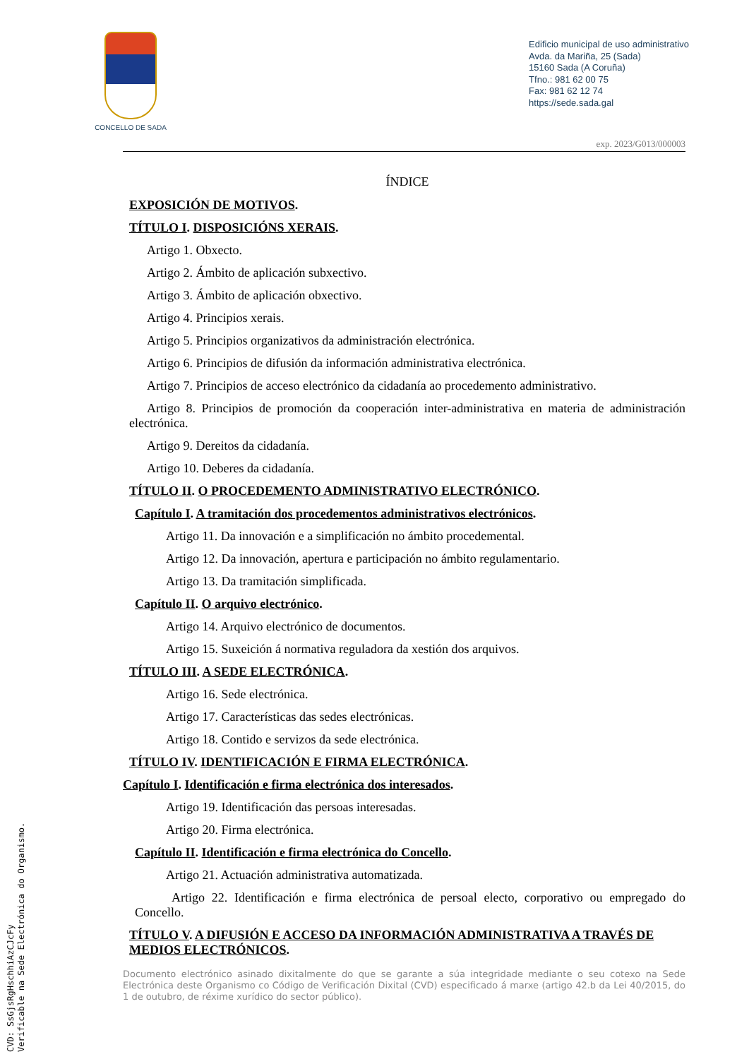CONCELLO DE SADA
Edificio municipal de uso administrativo
Avda. da Mariña, 25 (Sada)
15160 Sada (A Coruña)
Tfno.: 981 62 00 75
Fax: 981 62 12 74
https://sede.sada.gal
exp. 2023/G013/000003
ÍNDICE
EXPOSICIÓN DE MOTIVOS.
TÍTULO I. DISPOSICIÓNS XERAIS.
Artigo 1. Obxecto.
Artigo 2. Ámbito de aplicación subxectivo.
Artigo 3. Ámbito de aplicación obxectivo.
Artigo 4. Principios xerais.
Artigo 5. Principios organizativos da administración electrónica.
Artigo 6. Principios de difusión da información administrativa electrónica.
Artigo 7. Principios de acceso electrónico da cidadanía ao procedemento administrativo.
Artigo 8. Principios de promoción da cooperación inter-administrativa en materia de administración electrónica.
Artigo 9. Dereitos da cidadanía.
Artigo 10. Deberes da cidadanía.
TÍTULO II. O PROCEDEMENTO ADMINISTRATIVO ELECTRÓNICO.
Capítulo I. A tramitación dos procedementos administrativos electrónicos.
Artigo 11. Da innovación e a simplificación no ámbito procedemental.
Artigo 12. Da innovación, apertura e participación no ámbito regulamentario.
Artigo 13. Da tramitación simplificada.
Capítulo II. O arquivo electrónico.
Artigo 14. Arquivo electrónico de documentos.
Artigo 15. Suxeición á normativa reguladora da xestión dos arquivos.
TÍTULO III. A SEDE ELECTRÓNICA.
Artigo 16. Sede electrónica.
Artigo 17. Características das sedes electrónicas.
Artigo 18. Contido e servizos da sede electrónica.
TÍTULO IV. IDENTIFICACIÓN E FIRMA ELECTRÓNICA.
Capítulo I. Identificación e firma electrónica dos interesados.
Artigo 19. Identificación das persoas interesadas.
Artigo 20. Firma electrónica.
Capítulo II. Identificación e firma electrónica do Concello.
Artigo 21. Actuación administrativa automatizada.
Artigo 22. Identificación e firma electrónica de persoal electo, corporativo ou empregado do Concello.
TÍTULO V. A DIFUSIÓN E ACCESO DA INFORMACIÓN ADMINISTRATIVA A TRAVÉS DE MEDIOS ELECTRÓNICOS.
Documento electrónico asinado dixitalmente do que se garante a súa integridade mediante o seu cotexo na Sede Electrónica deste Organismo co Código de Verificación Dixital (CVD) especificado á marxe (artigo 42.b da Lei 40/2015, do 1 de outubro, de réxime xurídico do sector público).
CVD: SsGjsRgHschhiAzCJcFy
Verificable na Sede Electrónica do Organismo.